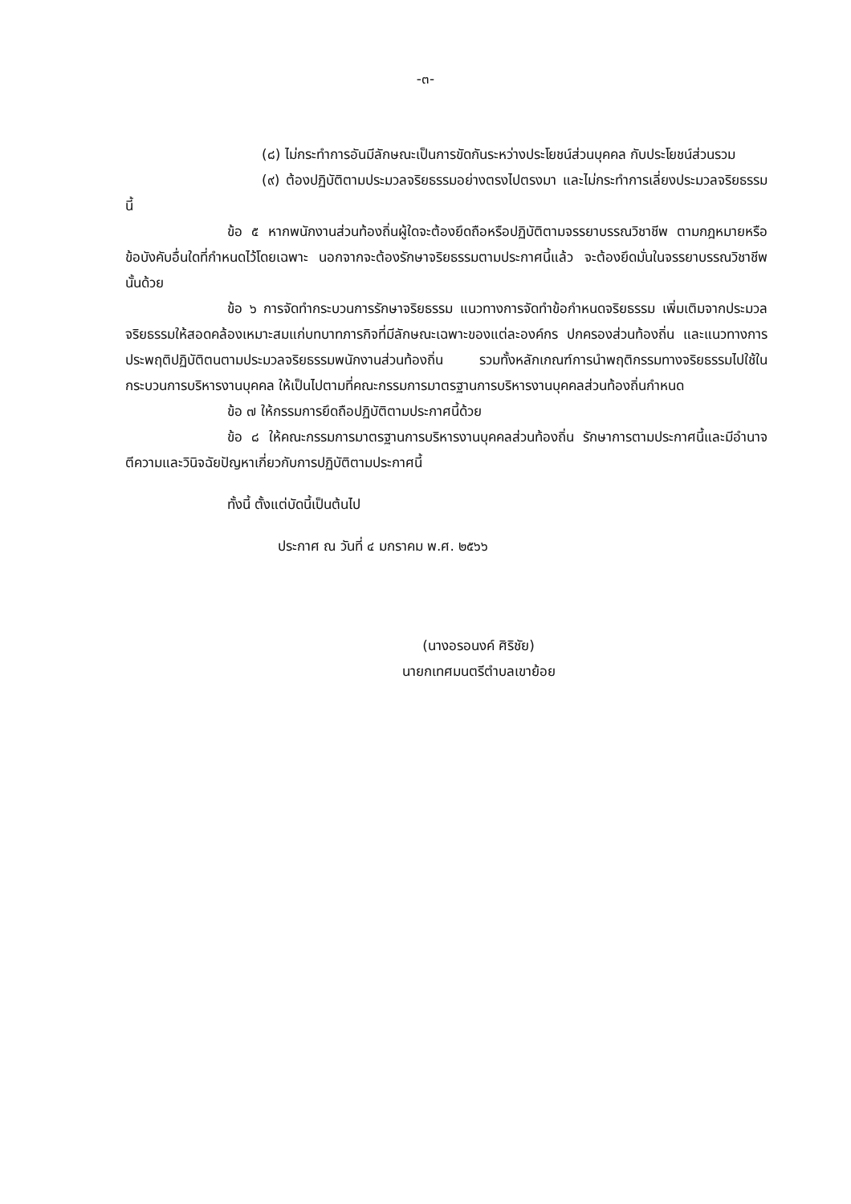-๓-
(๘) ไม่กระทำการอันมีลักษณะเป็นการขัดกันระหว่างประโยชน์ส่วนบุคคล กับประโยชน์ส่วนรวม
(๙) ต้องปฏิบัติตามประมวลจริยธรรมอย่างตรงไปตรงมา และไม่กระทำการเลี่ยงประมวลจริยธรรมนี้
ข้อ ๕ หากพนักงานส่วนท้องถิ่นผู้ใดจะต้องยึดถือหรือปฏิบัติตามจรรยาบรรณวิชาชีพ ตามกฎหมายหรือข้อบังคับอื่นใดที่กำหนดไว้โดยเฉพาะ นอกจากจะต้องรักษาจริยธรรมตามประกาศนี้แล้ว จะต้องยึดมั่นในจรรยาบรรณวิชาชีพนั้นด้วย
ข้อ ๖ การจัดทำกระบวนการรักษาจริยธรรม แนวทางการจัดทำข้อกำหนดจริยธรรม เพิ่มเติมจากประมวลจริยธรรมให้สอดคล้องเหมาะสมแก่บทบาทภารกิจที่มีลักษณะเฉพาะของแต่ละองค์กร ปกครองส่วนท้องถิ่น และแนวทางการประพฤติปฏิบัติตนตามประมวลจริยธรรมพนักงานส่วนท้องถิ่น รวมทั้งหลักเกณฑ์การนำพฤติกรรมทางจริยธรรมไปใช้ในกระบวนการบริหารงานบุคคล ให้เป็นไปตามที่คณะกรรมการมาตรฐานการบริหารงานบุคคลส่วนท้องถิ่นกำหนด
ข้อ ๗ ให้กรรมการยึดถือปฏิบัติตามประกาศนี้ด้วย
ข้อ ๘ ให้คณะกรรมการมาตรฐานการบริหารงานบุคคลส่วนท้องถิ่น รักษาการตามประกาศนี้และมีอำนาจตีความและวินิจฉัยปัญหาเกี่ยวกับการปฏิบัติตามประกาศนี้
ทั้งนี้ ตั้งแต่บัดนี้เป็นต้นไป
ประกาศ ณ วันที่ ๔ มกราคม พ.ศ. ๒๕๖๖
(นางอรอนงค์ ศิริชัย)
นายกเทศมนตรีตำบลเขาย้อย